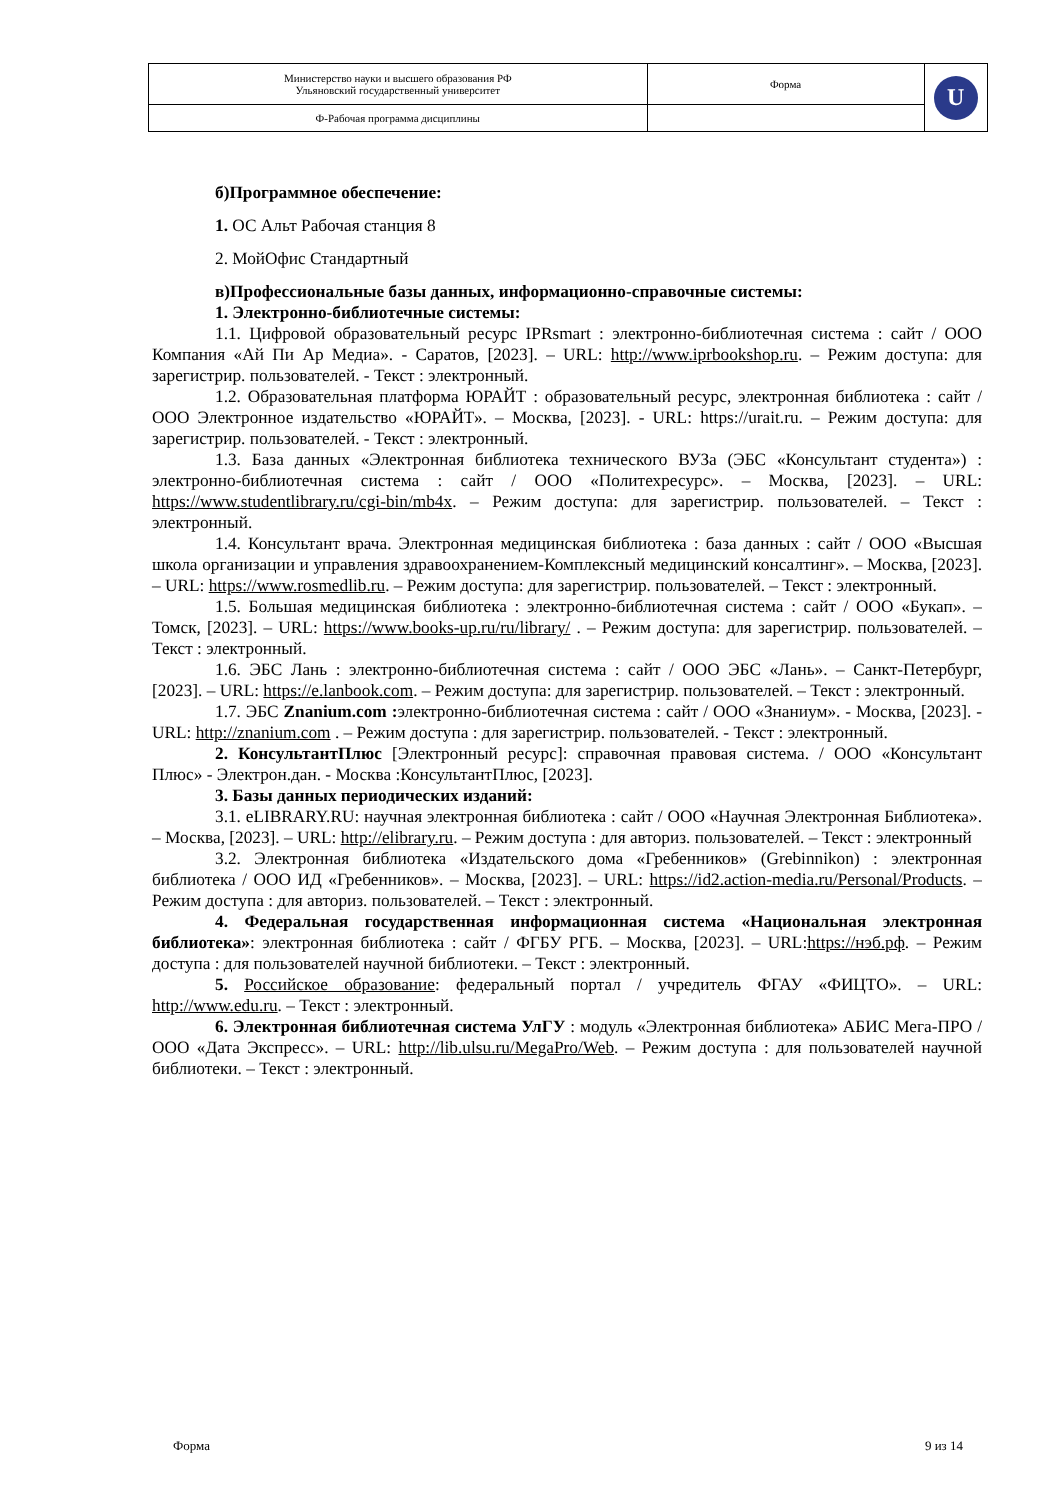| Министерство науки и высшего образования РФ Ульяновский государственный университет | Форма | U |
| Ф-Рабочая программа дисциплины | | |
б)Программное обеспечение:
1. ОС Альт Рабочая станция 8
2. МойОфис Стандартный
в)Профессиональные базы данных, информационно-справочные системы:
1. Электронно-библиотечные системы:
1.1. Цифровой образовательный ресурс IPRsmart : электронно-библиотечная система : сайт / ООО Компания «Ай Пи Ар Медиа». - Саратов, [2023]. – URL: http://www.iprbookshop.ru. – Режим доступа: для зарегистрир. пользователей. - Текст : электронный.
1.2. Образовательная платформа ЮРАЙТ : образовательный ресурс, электронная библиотека : сайт / ООО Электронное издательство «ЮРАЙТ». – Москва, [2023]. - URL: https://urait.ru. – Режим доступа: для зарегистрир. пользователей. - Текст : электронный.
1.3. База данных «Электронная библиотека технического ВУЗа (ЭБС «Консультант студента») : электронно-библиотечная система : сайт / ООО «Политехресурс». – Москва, [2023]. – URL: https://www.studentlibrary.ru/cgi-bin/mb4x. – Режим доступа: для зарегистрир. пользователей. – Текст : электронный.
1.4. Консультант врача. Электронная медицинская библиотека : база данных : сайт / ООО «Высшая школа организации и управления здравоохранением-Комплексный медицинский консалтинг». – Москва, [2023]. – URL: https://www.rosmedlib.ru. – Режим доступа: для зарегистрир. пользователей. – Текст : электронный.
1.5. Большая медицинская библиотека : электронно-библиотечная система : сайт / ООО «Букап». – Томск, [2023]. – URL: https://www.books-up.ru/ru/library/ . – Режим доступа: для зарегистрир. пользователей. – Текст : электронный.
1.6. ЭБС Лань : электронно-библиотечная система : сайт / ООО ЭБС «Лань». – Санкт-Петербург, [2023]. – URL: https://e.lanbook.com. – Режим доступа: для зарегистрир. пользователей. – Текст : электронный.
1.7. ЭБС Znanium.com : электронно-библиотечная система : сайт / ООО «Знаниум». - Москва, [2023]. - URL: http://znanium.com . – Режим доступа : для зарегистрир. пользователей. - Текст : электронный.
2. КонсультантПлюс [Электронный ресурс]: справочная правовая система. / ООО «Консультант Плюс» - Электрон.дан. - Москва :КонсультантПлюс, [2023].
3. Базы данных периодических изданий:
3.1. eLIBRARY.RU: научная электронная библиотека : сайт / ООО «Научная Электронная Библиотека». – Москва, [2023]. – URL: http://elibrary.ru. – Режим доступа : для авториз. пользователей. – Текст : электронный
3.2. Электронная библиотека «Издательского дома «Гребенников» (Grebinnikon) : электронная библиотека / ООО ИД «Гребенников». – Москва, [2023]. – URL: https://id2.action-media.ru/Personal/Products. – Режим доступа : для авториз. пользователей. – Текст : электронный.
4. Федеральная государственная информационная система «Национальная электронная библиотека»: электронная библиотека : сайт / ФГБУ РГБ. – Москва, [2023]. – URL:https://нэб.рф. – Режим доступа : для пользователей научной библиотеки. – Текст : электронный.
5. Российское образование: федеральный портал / учредитель ФГАУ «ФИЦТО». – URL: http://www.edu.ru. – Текст : электронный.
6. Электронная библиотечная система УлГУ : модуль «Электронная библиотека» АБИС Мега-ПРО / ООО «Дата Экспресс». – URL: http://lib.ulsu.ru/MegaPro/Web. – Режим доступа : для пользователей научной библиотеки. – Текст : электронный.
Форма 9 из 14